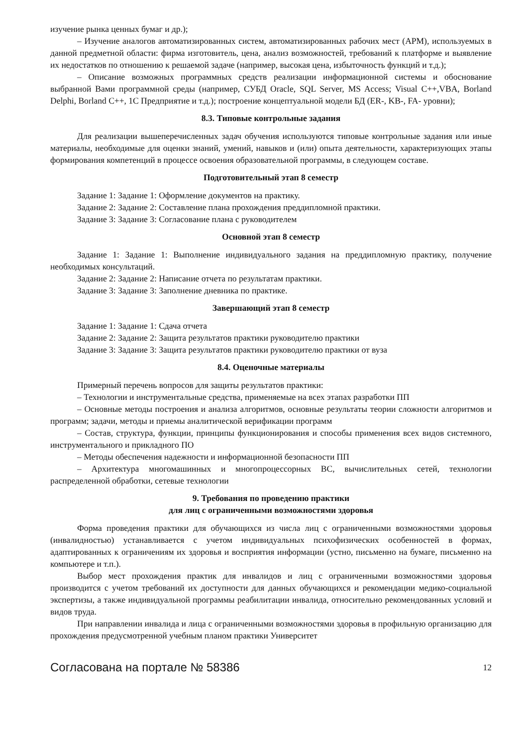изучение рынка ценных бумаг и др.);
– Изучение аналогов автоматизированных систем, автоматизированных рабочих мест (АРМ), используемых в данной предметной области: фирма изготовитель, цена, анализ возможностей, требований к платформе и выявление их недостатков по отношению к решаемой задаче (например, высокая цена, избыточность функций и т.д.);
– Описание возможных программных средств реализации информационной системы и обоснование выбранной Вами программной среды (например, СУБД Oracle, SQL Server, MS Access; Visual C++,VBA, Borland Delphi, Borland C++, 1С Предприятие и т.д.); построение концептуальной модели БД (ER-, KB-, FA- уровни);
8.3. Типовые контрольные задания
Для реализации вышеперечисленных задач обучения используются типовые контрольные задания или иные материалы, необходимые для оценки знаний, умений, навыков и (или) опыта деятельности, характеризующих этапы формирования компетенций в процессе освоения образовательной программы, в следующем составе.
Подготовительный этап 8 семестр
Задание 1: Задание 1: Оформление документов на практику.
Задание 2: Задание 2: Составление плана прохождения преддипломной практики.
Задание 3: Задание 3: Согласование плана с руководителем
Основной этап 8 семестр
Задание 1: Задание 1: Выполнение индивидуального задания на преддипломную практику, получение необходимых консультаций.
Задание 2: Задание 2: Написание отчета по результатам практики.
Задание 3: Задание 3: Заполнение дневника по практике.
Завершающий этап 8 семестр
Задание 1: Задание 1: Сдача отчета
Задание 2: Задание 2: Защита результатов практики руководителю практики
Задание 3: Задание 3: Защита результатов практики руководителю практики от вуза
8.4. Оценочные материалы
Примерный перечень вопросов для защиты результатов практики:
– Технологии и инструментальные средства, применяемые на всех этапах разработки ПП
– Основные методы построения и анализа алгоритмов, основные результаты теории сложности алгоритмов и программ; задачи, методы и приемы аналитической верификации программ
– Состав, структура, функции, принципы функционирования и способы применения всех видов системного, инструментального и прикладного ПО
– Методы обеспечения надежности и информационной безопасности ПП
– Архитектура многомашинных и многопроцессорных ВС, вычислительных сетей, технологии распределенной обработки, сетевые технологии
9. Требования по проведению практики
для лиц с ограниченными возможностями здоровья
Форма проведения практики для обучающихся из числа лиц с ограниченными возможностями здоровья (инвалидностью) устанавливается с учетом индивидуальных психофизических особенностей в формах, адаптированных к ограничениям их здоровья и восприятия информации (устно, письменно на бумаге, письменно на компьютере и т.п.).
Выбор мест прохождения практик для инвалидов и лиц с ограниченными возможностями здоровья производится с учетом требований их доступности для данных обучающихся и рекомендации медико-социальной экспертизы, а также индивидуальной программы реабилитации инвалида, относительно рекомендованных условий и видов труда.
При направлении инвалида и лица с ограниченными возможностями здоровья в профильную организацию для прохождения предусмотренной учебным планом практики Университет
Согласована на портале № 58386 12